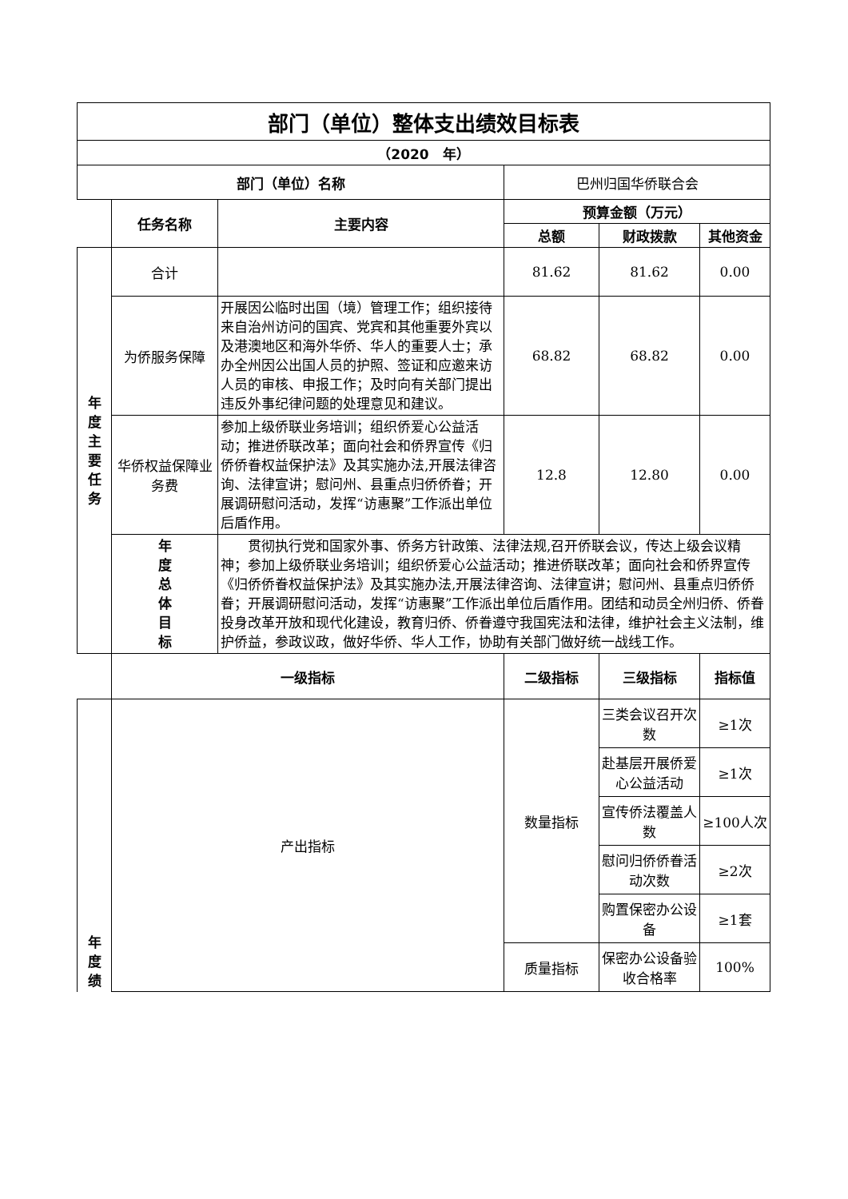| 部门（单位）整体支出绩效目标表 | | | | | |
| --- | --- | --- | --- | --- | --- |
| （2020 年） | | | | | |
| 部门（单位）名称 | | | 巴州归国华侨联合会 | | |
| | 任务名称 | 主要内容 | 预算金额（万元） | | |
| | | | 总额 | 财政拨款 | 其他资金 |
| 年 度 主 要 任 务 | 合计 | | 81.62 | 81.62 | 0.00 |
| | 为侨服务保障 | 开展因公临时出国（境）管理工作；组织接待来自治州访问的国宾、党宾和其他重要外宾以及港澳地区和海外华侨、华人的重要人士；承办全州因公出国人员的护照、签证和应邀来访人员的审核、申报工作；及时向有关部门提出违反外事纪律问题的处理意见和建议。 | 68.82 | 68.82 | 0.00 |
| | 华侨权益保障业务费 | 参加上级侨联业务培训；组织侨爱心公益活动；推进侨联改革；面向社会和侨界宣传《归侨侨眷权益保护法》及其实施办法,开展法律咨询、法律宣讲；慰问州、县重点归侨侨眷；开展调研慰问活动，发挥“访惠聚”工作派出单位后盾作用。 | 12.8 | 12.80 | 0.00 |
| | 年 度 总 体 目 标 | 贯彻执行党和国家外事、侨务方针政策、法律法规,召开侨联会议，传达上级会议精神；参加上级侨联业务培训；组织侨爱心公益活动；推进侨联改革；面向社会和侨界宣传《归侨侨眷权益保护法》及其实施办法,开展法律咨询、法律宣讲；慰问州、县重点归侨侨眷；开展调研慰问活动，发挥“访惠聚”工作派出单位后盾作用。团结和动员全州归侨、侨眷投身改革开放和现代化建设，教育归侨、侨眷遵守我国宪法和法律，维护社会主义法制，维护侨益，参政议政，做好华侨、华人工作，协助有关部门做好统一战线工作。 | | | |
| | 一级指标 | | 二级指标 | 三级指标 | 指标值 |
| 年 度 绩 | 产出指标 | | 数量指标 | 三类会议召开次数 | ≥1次 |
| | | | | 赴基层开展侨爱心公益活动 | ≥1次 |
| | | | | 宣传侨法覆盖人数 | ≥100人次 |
| | | | | 慰问归侨侨眷活动次数 | ≥2次 |
| | | | | 购置保密办公设备 | ≥1套 |
| | | | 质量指标 | 保密办公设备验收合格率 | 100% |